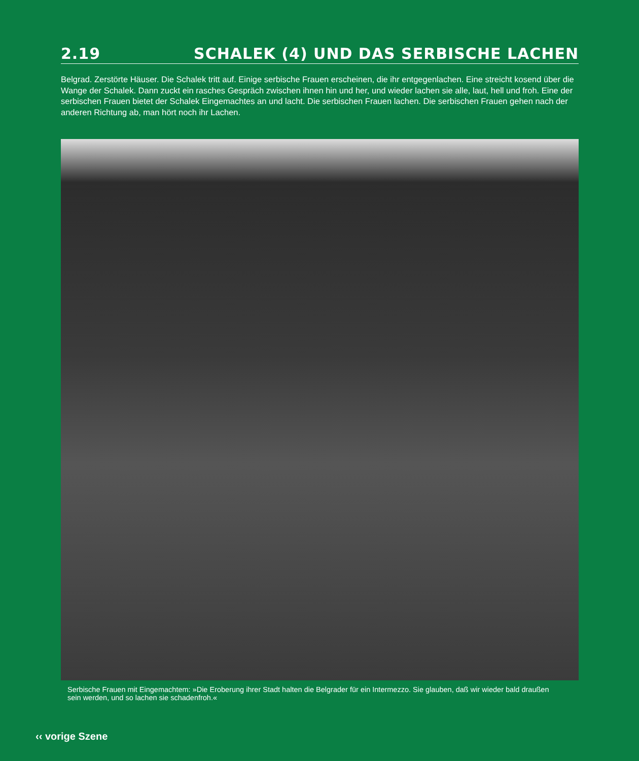2.19 SCHALEK (4) UND DAS SERBISCHE LACHEN
Belgrad. Zerstörte Häuser. Die Schalek tritt auf. Einige serbische Frauen erscheinen, die ihr entgegenlachen. Eine streicht kosend über die Wange der Schalek. Dann zuckt ein rasches Gespräch zwischen ihnen hin und her, und wieder lachen sie alle, laut, hell und froh. Eine der serbischen Frauen bietet der Schalek Eingemachtes an und lacht. Die serbischen Frauen lachen. Die serbischen Frauen gehen nach der anderen Richtung ab, man hört noch ihr Lachen.
Serbische Frauen mit Eingemachtem: »Die Eroberung ihrer Stadt halten die Belgrader für ein Intermezzo. Sie glauben, daß wir wieder bald draußen sein werden, und so lachen sie schadenfroh.«
‹‹ vorige Szene